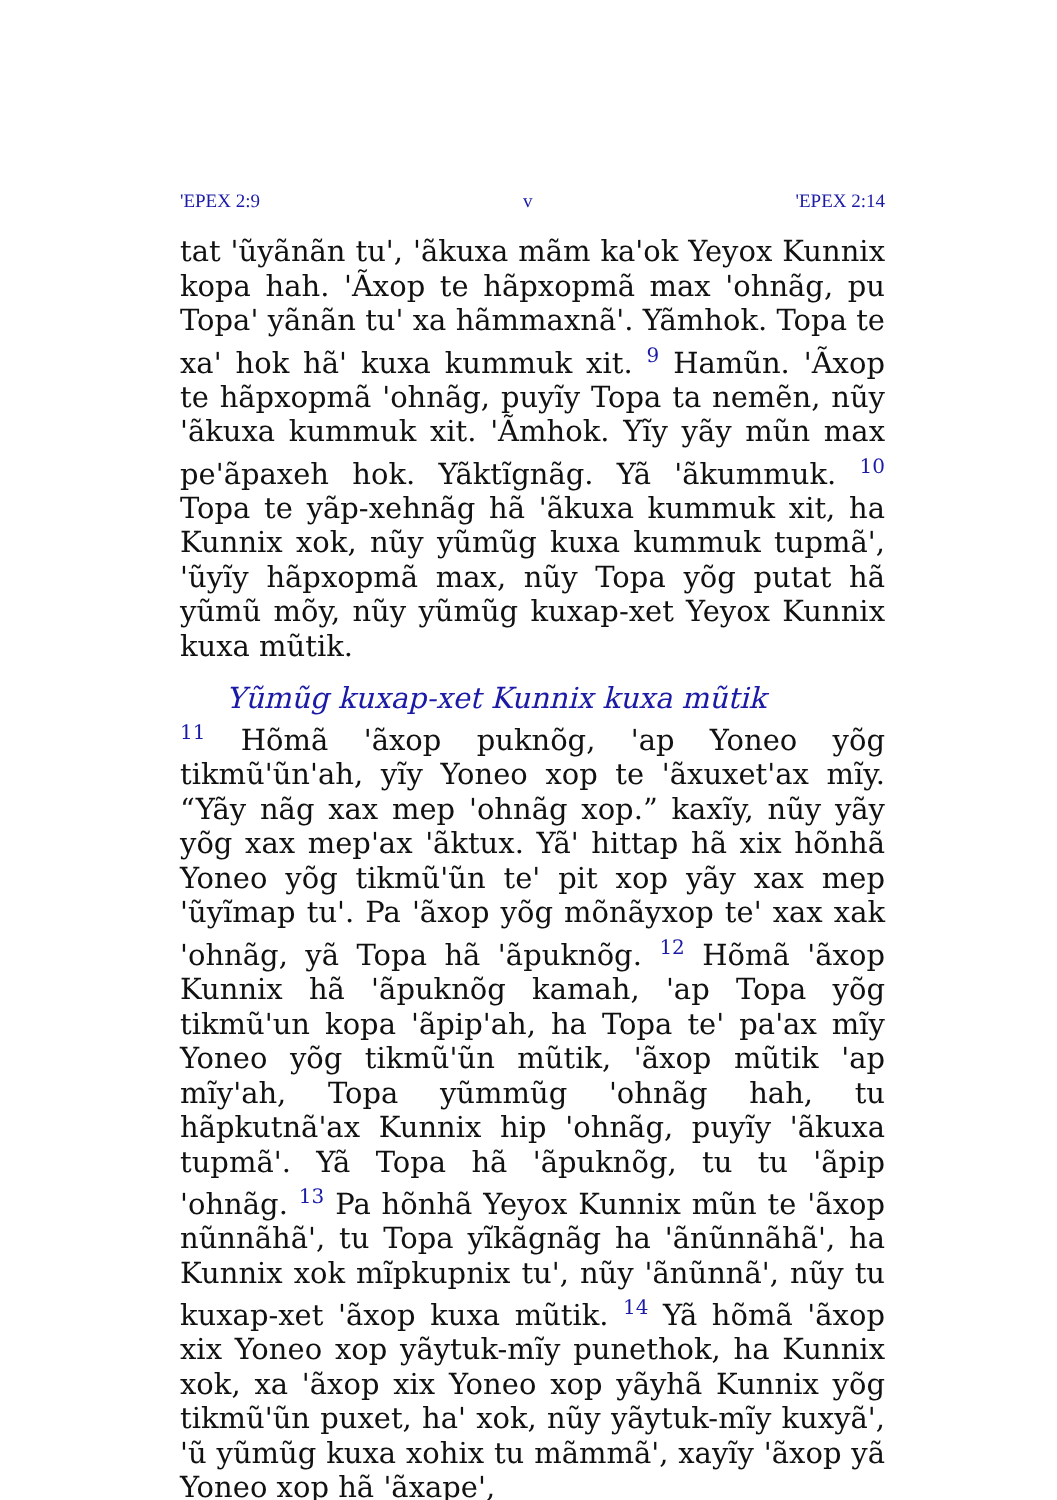'EPEX 2:9 v 'EPEX 2:14
tat 'ũyãnãn tu', 'ãkuxa mãm ka'ok Yeyox Kunnix kopa hah. 'Ãxop te hãpxopmã max 'ohnãg, pu Topa' yãnãn tu' xa hãmmaxnã'. Yãmhok. Topa te xa' hok hã' kuxa kummuk xit. <sup>9</sup> Hamũn. 'Ãxop te hãpxopmã 'ohnãg, puyĩy Topa ta nemẽn, nũy 'ãkuxa kummuk xit. 'Ãmhok. Yĩy yãy mũn max pe'ãpaxeh hok. Yãktĩgnãg. Yã 'ãkummuk. <sup>10</sup> Topa te yãp-xehnãg hã 'ãkuxa kummuk xit, ha Kunnix xok, nũy yũmũg kuxa kummuk tupmã', 'ũyĩy hãpxopmã max, nũy Topa yõg putat hã yũmũ mõy, nũy yũmũg kuxap-xet Yeyox Kunnix kuxa mũtik.
Yũmũg kuxap-xet Kunnix kuxa mũtik
<sup>11</sup> Hõmã 'ãxop puknõg, 'ap Yoneo yõg tikmũ'ũn'ah, yĩy Yoneo xop te 'ãxuxet'ax mĩy. “Yãy nãg xax mep 'ohnãg xop.” kaxĩy, nũy yãy yõg xax mep'ax 'ãktux. Yã' hittap hã xix hõnhã Yoneo yõg tikmũ'ũn te' pit xop yãy xax mep 'ũyĩmap tu'. Pa 'ãxop yõg mõnãyxop te' xax xak 'ohnãg, yã Topa hã 'ãpuknõg. <sup>12</sup> Hõmã 'ãxop Kunnix hã 'ãpuknõg kamah, 'ap Topa yõg tikmũ'un kopa 'ãpip'ah, ha Topa te' pa'ax mĩy Yoneo yõg tikmũ'ũn mũtik, 'ãxop mũtik 'ap mĩy'ah, Topa yũmmũg 'ohnãg hah, tu hãpkutnã'ax Kunnix hip 'ohnãg, puyĩy 'ãkuxa tupmã'. Yã Topa hã 'ãpuknõg, tu tu 'ãpip 'ohnãg. <sup>13</sup> Pa hõnhã Yeyox Kunnix mũn te 'ãxop nũnnãhã', tu Topa yĩkãgnãg ha 'ãnũnnãhã', ha Kunnix xok mĩpkupnix tu', nũy 'ãnũnnã', nũy tu kuxap-xet 'ãxop kuxa mũtik. <sup>14</sup> Yã hõmã 'ãxop xix Yoneo xop yãytuk-mĩy punethok, ha Kunnix xok, xa 'ãxop xix Yoneo xop yãyhã Kunnix yõg tikmũ'ũn puxet, ha' xok, nũy yãytuk-mĩy kuxyã', 'ũ yũmũg kuxa xohix tu mãmmã', xayĩy 'ãxop yã Yoneo xop hã 'ãxape',